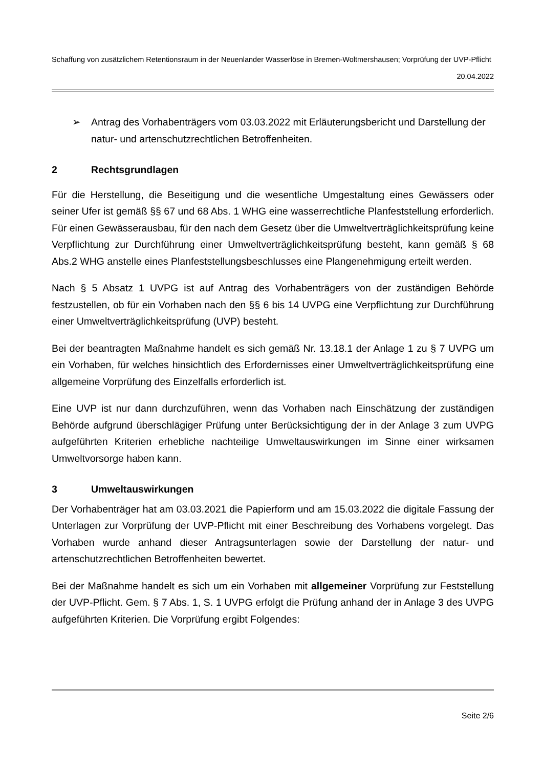Schaffung von zusätzlichem Retentionsraum in der Neuenlander Wasserlöse in Bremen-Woltmershausen; Vorprüfung der UVP-Pflicht
20.04.2022
➢ Antrag des Vorhabenträgers vom 03.03.2022 mit Erläuterungsbericht und Darstellung der natur- und artenschutzrechtlichen Betroffenheiten.
2 Rechtsgrundlagen
Für die Herstellung, die Beseitigung und die wesentliche Umgestaltung eines Gewässers oder seiner Ufer ist gemäß §§ 67 und 68 Abs. 1 WHG eine wasserrechtliche Planfeststellung erforderlich. Für einen Gewässerausbau, für den nach dem Gesetz über die Umweltverträglichkeitsprüfung keine Verpflichtung zur Durchführung einer Umweltverträglichkeitsprüfung besteht, kann gemäß § 68 Abs.2 WHG anstelle eines Planfeststellungsbeschlusses eine Plangenehmigung erteilt werden.
Nach § 5 Absatz 1 UVPG ist auf Antrag des Vorhabenträgers von der zuständigen Behörde festzustellen, ob für ein Vorhaben nach den §§ 6 bis 14 UVPG eine Verpflichtung zur Durchführung einer Umweltverträglichkeitsprüfung (UVP) besteht.
Bei der beantragten Maßnahme handelt es sich gemäß Nr. 13.18.1 der Anlage 1 zu § 7 UVPG um ein Vorhaben, für welches hinsichtlich des Erfordernisses einer Umweltverträglichkeitsprüfung eine allgemeine Vorprüfung des Einzelfalls erforderlich ist.
Eine UVP ist nur dann durchzuführen, wenn das Vorhaben nach Einschätzung der zuständigen Behörde aufgrund überschlägiger Prüfung unter Berücksichtigung der in der Anlage 3 zum UVPG aufgeführten Kriterien erhebliche nachteilige Umweltauswirkungen im Sinne einer wirksamen Umweltvorsorge haben kann.
3 Umweltauswirkungen
Der Vorhabenträger hat am 03.03.2021 die Papierform und am 15.03.2022 die digitale Fassung der Unterlagen zur Vorprüfung der UVP-Pflicht mit einer Beschreibung des Vorhabens vorgelegt. Das Vorhaben wurde anhand dieser Antragsunterlagen sowie der Darstellung der natur- und artenschutzrechtlichen Betroffenheiten bewertet.
Bei der Maßnahme handelt es sich um ein Vorhaben mit allgemeiner Vorprüfung zur Feststellung der UVP-Pflicht. Gem. § 7 Abs. 1, S. 1 UVPG erfolgt die Prüfung anhand der in Anlage 3 des UVPG aufgeführten Kriterien. Die Vorprüfung ergibt Folgendes:
Seite 2/6